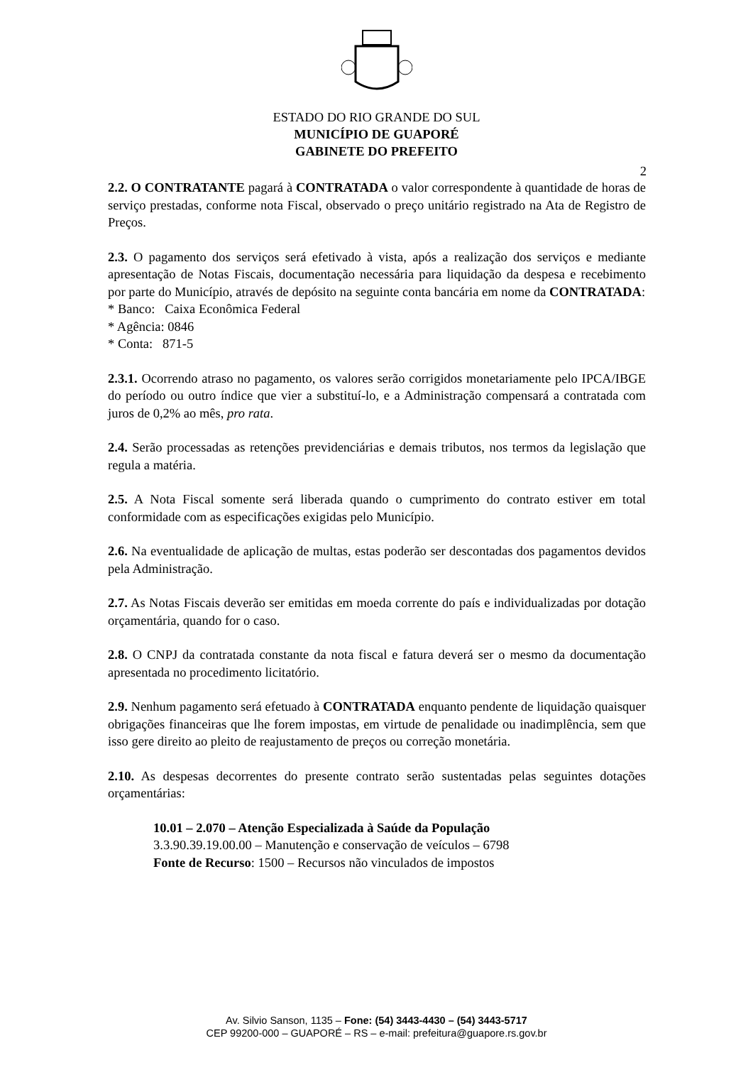ESTADO DO RIO GRANDE DO SUL
MUNICÍPIO DE GUAPORÉ
GABINETE DO PREFEITO
2
2.2. O CONTRATANTE pagará à CONTRATADA o valor correspondente à quantidade de horas de serviço prestadas, conforme nota Fiscal, observado o preço unitário registrado na Ata de Registro de Preços.
2.3. O pagamento dos serviços será efetivado à vista, após a realização dos serviços e mediante apresentação de Notas Fiscais, documentação necessária para liquidação da despesa e recebimento por parte do Município, através de depósito na seguinte conta bancária em nome da CONTRATADA:
* Banco: Caixa Econômica Federal
* Agência: 0846
* Conta: 871-5
2.3.1. Ocorrendo atraso no pagamento, os valores serão corrigidos monetariamente pelo IPCA/IBGE do período ou outro índice que vier a substituí-lo, e a Administração compensará a contratada com juros de 0,2% ao mês, pro rata.
2.4. Serão processadas as retenções previdenciárias e demais tributos, nos termos da legislação que regula a matéria.
2.5. A Nota Fiscal somente será liberada quando o cumprimento do contrato estiver em total conformidade com as especificações exigidas pelo Município.
2.6. Na eventualidade de aplicação de multas, estas poderão ser descontadas dos pagamentos devidos pela Administração.
2.7. As Notas Fiscais deverão ser emitidas em moeda corrente do país e individualizadas por dotação orçamentária, quando for o caso.
2.8. O CNPJ da contratada constante da nota fiscal e fatura deverá ser o mesmo da documentação apresentada no procedimento licitatório.
2.9. Nenhum pagamento será efetuado à CONTRATADA enquanto pendente de liquidação quaisquer obrigações financeiras que lhe forem impostas, em virtude de penalidade ou inadimplência, sem que isso gere direito ao pleito de reajustamento de preços ou correção monetária.
2.10. As despesas decorrentes do presente contrato serão sustentadas pelas seguintes dotações orçamentárias:
10.01 – 2.070 – Atenção Especializada à Saúde da População
3.3.90.39.19.00.00 – Manutenção e conservação de veículos – 6798
Fonte de Recurso: 1500 – Recursos não vinculados de impostos
Av. Silvio Sanson, 1135 – Fone: (54) 3443-4430 – (54) 3443-5717
CEP 99200-000 – GUAPORÉ – RS – e-mail: prefeitura@guapore.rs.gov.br